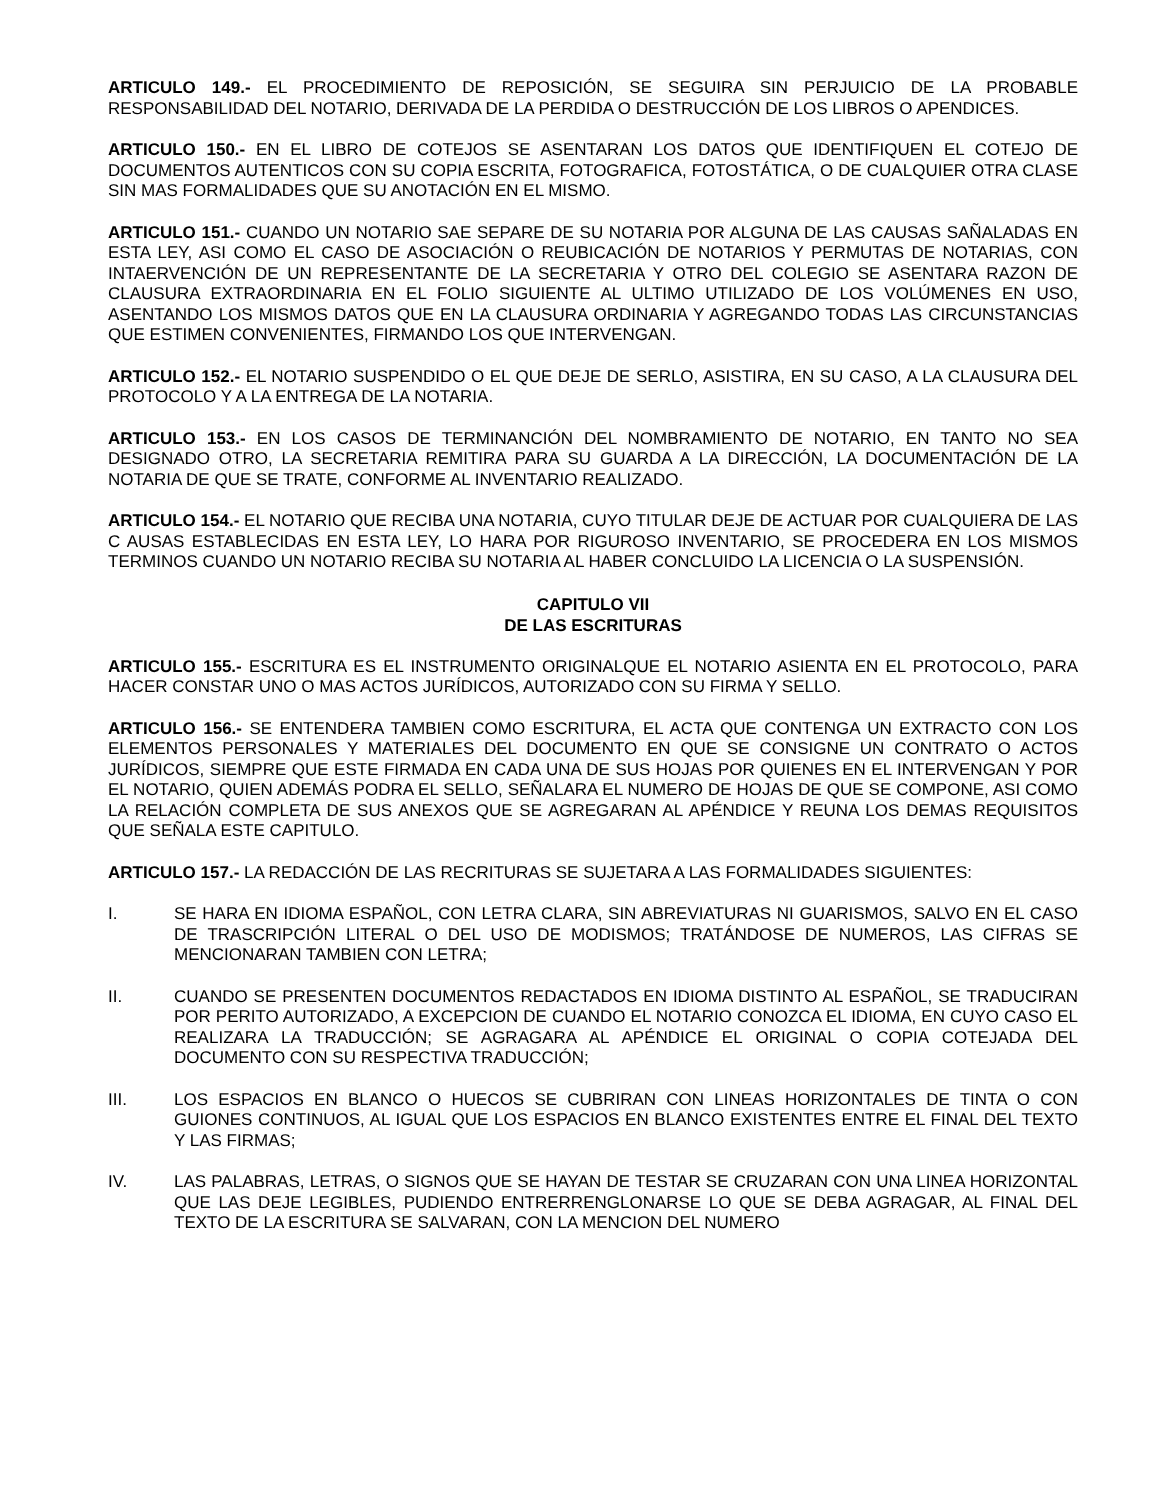ARTICULO 149.- EL PROCEDIMIENTO DE REPOSICIÓN, SE SEGUIRA SIN PERJUICIO DE LA PROBABLE RESPONSABILIDAD DEL NOTARIO, DERIVADA DE LA PERDIDA O DESTRUCCIÓN DE LOS LIBROS O APENDICES.
ARTICULO 150.- EN EL LIBRO DE COTEJOS SE ASENTARAN LOS DATOS QUE IDENTIFIQUEN EL COTEJO DE DOCUMENTOS AUTENTICOS CON SU COPIA ESCRITA, FOTOGRAFICA, FOTOSTÁTICA, O DE CUALQUIER OTRA CLASE SIN MAS FORMALIDADES QUE SU ANOTACIÓN EN EL MISMO.
ARTICULO 151.- CUANDO UN NOTARIO SAE SEPARE DE SU NOTARIA POR ALGUNA DE LAS CAUSAS SAÑALADAS EN ESTA LEY, ASI COMO EL CASO DE ASOCIACIÓN O REUBICACIÓN DE NOTARIOS Y PERMUTAS DE NOTARIAS, CON INTAERVENCIÓN DE UN REPRESENTANTE DE LA SECRETARIA Y OTRO DEL COLEGIO SE ASENTARA RAZON DE CLAUSURA EXTRAORDINARIA EN EL FOLIO SIGUIENTE AL ULTIMO UTILIZADO DE LOS VOLÚMENES EN USO, ASENTANDO LOS MISMOS DATOS QUE EN LA CLAUSURA ORDINARIA Y AGREGANDO TODAS LAS CIRCUNSTANCIAS QUE ESTIMEN CONVENIENTES, FIRMANDO LOS QUE INTERVENGAN.
ARTICULO 152.- EL NOTARIO SUSPENDIDO O EL QUE DEJE DE SERLO, ASISTIRA, EN SU CASO, A LA CLAUSURA DEL PROTOCOLO Y A LA ENTREGA DE LA NOTARIA.
ARTICULO 153.- EN LOS CASOS DE TERMINANCIÓN DEL NOMBRAMIENTO DE NOTARIO, EN TANTO NO SEA DESIGNADO OTRO, LA SECRETARIA REMITIRA PARA SU GUARDA A LA DIRECCIÓN, LA DOCUMENTACIÓN DE LA NOTARIA DE QUE SE TRATE, CONFORME AL INVENTARIO REALIZADO.
ARTICULO 154.- EL NOTARIO QUE RECIBA UNA NOTARIA, CUYO TITULAR DEJE DE ACTUAR POR CUALQUIERA DE LAS C AUSAS ESTABLECIDAS EN ESTA LEY, LO HARA POR RIGUROSO INVENTARIO, SE PROCEDERA EN LOS MISMOS TERMINOS CUANDO UN NOTARIO RECIBA SU NOTARIA AL HABER CONCLUIDO LA LICENCIA O LA SUSPENSIÓN.
CAPITULO VII
DE LAS ESCRITURAS
ARTICULO 155.- ESCRITURA ES EL INSTRUMENTO ORIGINALQUE EL NOTARIO ASIENTA EN EL PROTOCOLO, PARA HACER CONSTAR UNO O MAS ACTOS JURÍDICOS, AUTORIZADO CON SU FIRMA Y SELLO.
ARTICULO 156.- SE ENTENDERA TAMBIEN COMO ESCRITURA, EL ACTA QUE CONTENGA UN EXTRACTO CON LOS ELEMENTOS PERSONALES Y MATERIALES DEL DOCUMENTO EN QUE SE CONSIGNE UN CONTRATO O ACTOS JURÍDICOS, SIEMPRE QUE ESTE FIRMADA EN CADA UNA DE SUS HOJAS POR QUIENES EN EL INTERVENGAN Y POR EL NOTARIO, QUIEN ADEMÁS PODRA EL SELLO, SEÑALARA EL NUMERO DE HOJAS DE QUE SE COMPONE, ASI COMO LA RELACIÓN COMPLETA DE SUS ANEXOS QUE SE AGREGARAN AL APÉNDICE Y REUNA LOS DEMAS REQUISITOS QUE SEÑALA ESTE CAPITULO.
ARTICULO 157.- LA REDACCIÓN DE LAS RECRITURAS SE SUJETARA A LAS FORMALIDADES SIGUIENTES:
I. SE HARA EN IDIOMA ESPAÑOL, CON LETRA CLARA, SIN ABREVIATURAS NI GUARISMOS, SALVO EN EL CASO DE TRASCRIPCIÓN LITERAL O DEL USO DE MODISMOS; TRATÁNDOSE DE NUMEROS, LAS CIFRAS SE MENCIONARAN TAMBIEN CON LETRA;
II. CUANDO SE PRESENTEN DOCUMENTOS REDACTADOS EN IDIOMA DISTINTO AL ESPAÑOL, SE TRADUCIRAN POR PERITO AUTORIZADO, A EXCEPCION DE CUANDO EL NOTARIO CONOZCA EL IDIOMA, EN CUYO CASO EL REALIZARA LA TRADUCCIÓN; SE AGRAGARA AL APÉNDICE EL ORIGINAL O COPIA COTEJADA DEL DOCUMENTO CON SU RESPECTIVA TRADUCCIÓN;
III. LOS ESPACIOS EN BLANCO O HUECOS SE CUBRIRAN CON LINEAS HORIZONTALES DE TINTA O CON GUIONES CONTINUOS, AL IGUAL QUE LOS ESPACIOS EN BLANCO EXISTENTES ENTRE EL FINAL DEL TEXTO Y LAS FIRMAS;
IV. LAS PALABRAS, LETRAS, O SIGNOS QUE SE HAYAN DE TESTAR SE CRUZARAN CON UNA LINEA HORIZONTAL QUE LAS DEJE LEGIBLES, PUDIENDO ENTRERRENGLONARSE LO QUE SE DEBA AGRAGAR, AL FINAL DEL TEXTO DE LA ESCRITURA SE SALVARAN, CON LA MENCION DEL NUMERO